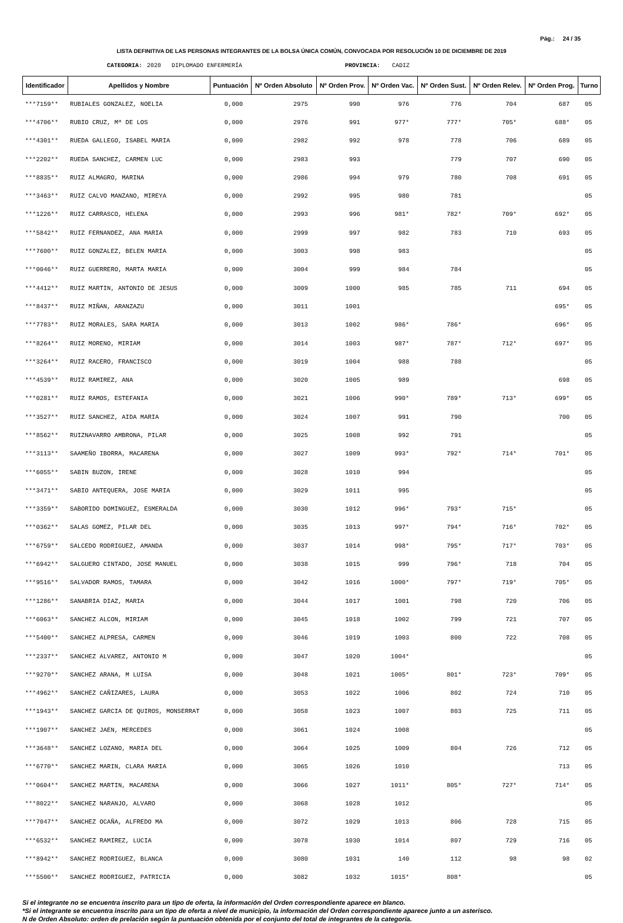Pág.: 24 / 35
LISTA DEFINITIVA DE LAS PERSONAS INTEGRANTES DE LA BOLSA ÚNICA COMÚN, CONVOCADA POR RESOLUCIÓN 10 DE DICIEMBRE DE 2019
CATEGORIA: 2020 DIPLOMADO ENFERMERÍA PROVINCIA: CADIZ
| Identificador | Apellidos y Nombre | Puntuación | Nº Orden Absoluto | Nº Orden Prov. | Nº Orden Vac. | Nº Orden Sust. | Nº Orden Relev. | Nº Orden Prog. | Turno |
| --- | --- | --- | --- | --- | --- | --- | --- | --- | --- |
| ***7159** | RUBIALES GONZALEZ, NOELIA | 0,000 | 2975 | 990 | 976 | 776 | 704 | 687 | 05 |
| ***4706** | RUBIO CRUZ, Mª DE LOS | 0,000 | 2976 | 991 | 977* | 777* | 705* | 688* | 05 |
| ***4301** | RUEDA GALLEGO, ISABEL MARIA | 0,000 | 2982 | 992 | 978 | 778 | 706 | 689 | 05 |
| ***2202** | RUEDA SANCHEZ, CARMEN LUC | 0,000 | 2983 | 993 | | 779 | 707 | 690 | 05 |
| ***8835** | RUIZ ALMAGRO, MARINA | 0,000 | 2986 | 994 | 979 | 780 | 708 | 691 | 05 |
| ***3463** | RUIZ CALVO MANZANO, MIREYA | 0,000 | 2992 | 995 | 980 | 781 | | | 05 |
| ***1226** | RUIZ CARRASCO, HELENA | 0,000 | 2993 | 996 | 981* | 782* | 709* | 692* | 05 |
| ***5842** | RUIZ FERNANDEZ, ANA MARIA | 0,000 | 2999 | 997 | 982 | 783 | 710 | 693 | 05 |
| ***7600** | RUIZ GONZALEZ, BELEN MARIA | 0,000 | 3003 | 998 | 983 | | | | 05 |
| ***0046** | RUIZ GUERRERO, MARTA MARIA | 0,000 | 3004 | 999 | 984 | 784 | | | 05 |
| ***4412** | RUIZ MARTIN, ANTONIO DE JESUS | 0,000 | 3009 | 1000 | 985 | 785 | 711 | 694 | 05 |
| ***8437** | RUIZ MIÑAN, ARANZAZU | 0,000 | 3011 | 1001 | | | | 695* | 05 |
| ***7783** | RUIZ MORALES, SARA MARIA | 0,000 | 3013 | 1002 | 986* | 786* | | 696* | 05 |
| ***8264** | RUIZ MORENO, MIRIAM | 0,000 | 3014 | 1003 | 987* | 787* | 712* | 697* | 05 |
| ***3264** | RUIZ RACERO, FRANCISCO | 0,000 | 3019 | 1004 | 988 | 788 | | | 05 |
| ***4539** | RUIZ RAMIREZ, ANA | 0,000 | 3020 | 1005 | 989 | | | 698 | 05 |
| ***0281** | RUIZ RAMOS, ESTEFANIA | 0,000 | 3021 | 1006 | 990* | 789* | 713* | 699* | 05 |
| ***3527** | RUIZ SANCHEZ, AIDA MARIA | 0,000 | 3024 | 1007 | 991 | 790 | | 700 | 05 |
| ***8562** | RUIZNAVARRO AMBRONA, PILAR | 0,000 | 3025 | 1008 | 992 | 791 | | | 05 |
| ***3113** | SAAMEÑO IBORRA, MACARENA | 0,000 | 3027 | 1009 | 993* | 792* | 714* | 701* | 05 |
| ***6055** | SABIN BUZON, IRENE | 0,000 | 3028 | 1010 | 994 | | | | 05 |
| ***3471** | SABIO ANTEQUERA, JOSE MARIA | 0,000 | 3029 | 1011 | 995 | | | | 05 |
| ***3359** | SABORIDO DOMINGUEZ, ESMERALDA | 0,000 | 3030 | 1012 | 996* | 793* | 715* | | 05 |
| ***0362** | SALAS GOMEZ, PILAR DEL | 0,000 | 3035 | 1013 | 997* | 794* | 716* | 702* | 05 |
| ***6759** | SALCEDO RODRIGUEZ, AMANDA | 0,000 | 3037 | 1014 | 998* | 795* | 717* | 703* | 05 |
| ***6942** | SALGUERO CINTADO, JOSE MANUEL | 0,000 | 3038 | 1015 | 999 | 796* | 718 | 704 | 05 |
| ***9516** | SALVADOR RAMOS, TAMARA | 0,000 | 3042 | 1016 | 1000* | 797* | 719* | 705* | 05 |
| ***1286** | SANABRIA DIAZ, MARIA | 0,000 | 3044 | 1017 | 1001 | 798 | 720 | 706 | 05 |
| ***6063** | SANCHEZ ALCON, MIRIAM | 0,000 | 3045 | 1018 | 1002 | 799 | 721 | 707 | 05 |
| ***5400** | SANCHEZ ALPRESA, CARMEN | 0,000 | 3046 | 1019 | 1003 | 800 | 722 | 708 | 05 |
| ***2337** | SANCHEZ ALVAREZ, ANTONIO M | 0,000 | 3047 | 1020 | 1004* | | | | 05 |
| ***9270** | SANCHEZ ARANA, M LUISA | 0,000 | 3048 | 1021 | 1005* | 801* | 723* | 709* | 05 |
| ***4962** | SANCHEZ CAÑIZARES, LAURA | 0,000 | 3053 | 1022 | 1006 | 802 | 724 | 710 | 05 |
| ***1943** | SANCHEZ GARCIA DE QUIROS, MONSERRAT | 0,000 | 3058 | 1023 | 1007 | 803 | 725 | 711 | 05 |
| ***1907** | SANCHEZ JAEN, MERCEDES | 0,000 | 3061 | 1024 | 1008 | | | | 05 |
| ***3648** | SANCHEZ LOZANO, MARIA DEL | 0,000 | 3064 | 1025 | 1009 | 804 | 726 | 712 | 05 |
| ***6770** | SANCHEZ MARIN, CLARA MARIA | 0,000 | 3065 | 1026 | 1010 | | | 713 | 05 |
| ***0604** | SANCHEZ MARTIN, MACARENA | 0,000 | 3066 | 1027 | 1011* | 805* | 727* | 714* | 05 |
| ***8022** | SANCHEZ NARANJO, ALVARO | 0,000 | 3068 | 1028 | 1012 | | | | 05 |
| ***7047** | SANCHEZ OCAÑA, ALFREDO MA | 0,000 | 3072 | 1029 | 1013 | 806 | 728 | 715 | 05 |
| ***6532** | SANCHEZ RAMIREZ, LUCIA | 0,000 | 3078 | 1030 | 1014 | 807 | 729 | 716 | 05 |
| ***8942** | SANCHEZ RODRIGUEZ, BLANCA | 0,000 | 3080 | 1031 | 140 | 112 | 98 | 98 | 02 |
| ***5500** | SANCHEZ RODRIGUEZ, PATRICIA | 0,000 | 3082 | 1032 | 1015* | 808* | | | 05 |
Si el integrante no se encuentra inscrito para un tipo de oferta, la información del Orden correspondiente aparece en blanco.
*Si el integrante se encuentra inscrito para un tipo de oferta a nivel de municipio, la información del Orden correspondiente aparece junto a un asterisco.
N de Orden Absoluto: orden de prelación según la puntuación obtenida por el conjunto del total de integrantes de la categoría.